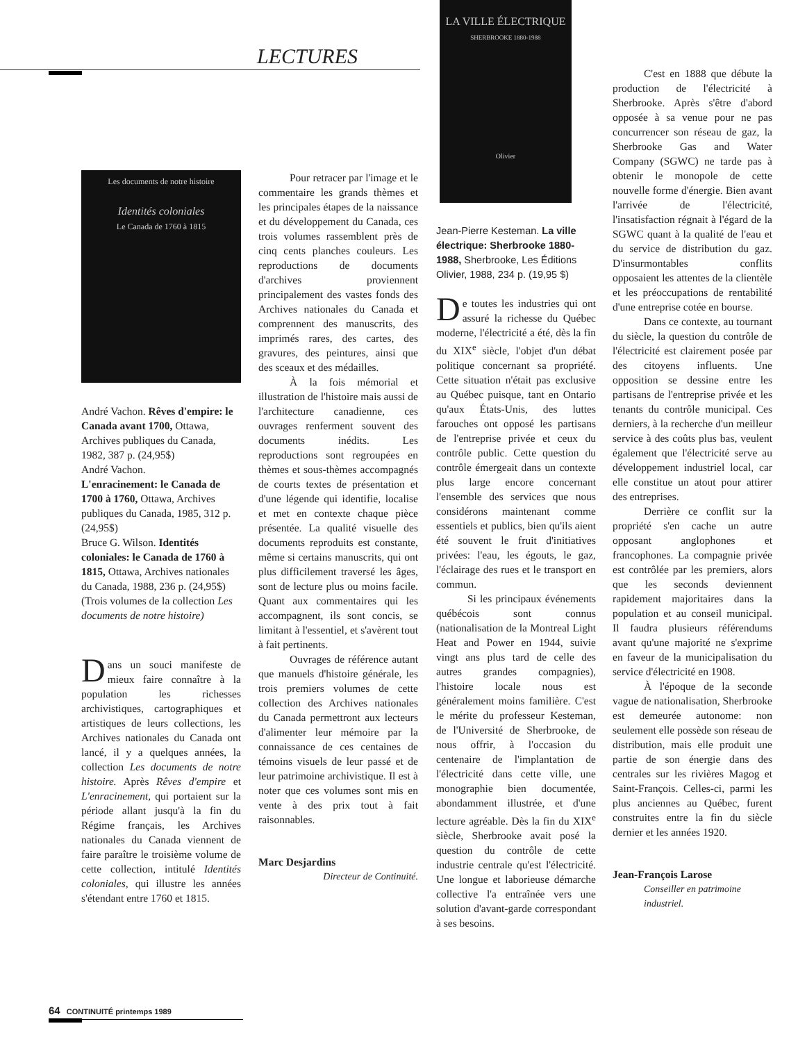LECTURES
Les documents de notre histoire
Identités coloniales
Le Canada de 1760 à 1815
André Vachon. Rêves d'empire: le Canada avant 1700, Ottawa, Archives publiques du Canada, 1982, 387 p. (24,95$)
André Vachon.
L'enracinement: le Canada de 1700 à 1760, Ottawa, Archives publiques du Canada, 1985, 312 p. (24,95$)
Bruce G. Wilson. Identités coloniales: le Canada de 1760 à 1815, Ottawa, Archives nationales du Canada, 1988, 236 p. (24,95$)
(Trois volumes de la collection Les documents de notre histoire)
Dans un souci manifeste de mieux faire connaître à la population les richesses archivistiques, cartographiques et artistiques de leurs collections, les Archives nationales du Canada ont lancé, il y a quelques années, la collection Les documents de notre histoire. Après Rêves d'empire et L'enracinement, qui portaient sur la période allant jusqu'à la fin du Régime français, les Archives nationales du Canada viennent de faire paraître le troisième volume de cette collection, intitulé Identités coloniales, qui illustre les années s'étendant entre 1760 et 1815.
Pour retracer par l'image et le commentaire les grands thèmes et les principales étapes de la naissance et du développement du Canada, ces trois volumes rassemblent près de cinq cents planches couleurs. Les reproductions de documents d'archives proviennent principalement des vastes fonds des Archives nationales du Canada et comprennent des manuscrits, des imprimés rares, des cartes, des gravures, des peintures, ainsi que des sceaux et des médailles.
À la fois mémorial et illustration de l'histoire mais aussi de l'architecture canadienne, ces ouvrages renferment souvent des documents inédits. Les reproductions sont regroupées en thèmes et sous-thèmes accompagnés de courts textes de présentation et d'une légende qui identifie, localise et met en contexte chaque pièce présentée. La qualité visuelle des documents reproduits est constante, même si certains manuscrits, qui ont plus difficilement traversé les âges, sont de lecture plus ou moins facile. Quant aux commentaires qui les accompagnent, ils sont concis, se limitant à l'essentiel, et s'avèrent tout à fait pertinents.
Ouvrages de référence autant que manuels d'histoire générale, les trois premiers volumes de cette collection des Archives nationales du Canada permettront aux lecteurs d'alimenter leur mémoire par la connaissance de ces centaines de témoins visuels de leur passé et de leur patrimoine archivistique. Il est à noter que ces volumes sont mis en vente à des prix tout à fait raisonnables.
Marc Desjardins
Directeur de Continuité.
LA VILLE ÉLECTRIQUE
SHERBROOKE 1880-1988
Olivier
Jean-Pierre Kesteman. La ville électrique: Sherbrooke 1880-1988, Sherbrooke, Les Éditions Olivier, 1988, 234 p. (19,95 $)
De toutes les industries qui ont assuré la richesse du Québec moderne, l'électricité a été, dès la fin du XIX<sup>e</sup> siècle, l'objet d'un débat politique concernant sa propriété. Cette situation n'était pas exclusive au Québec puisque, tant en Ontario qu'aux États-Unis, des luttes farouches ont opposé les partisans de l'entreprise privée et ceux du contrôle public. Cette question du contrôle émergeait dans un contexte plus large encore concernant l'ensemble des services que nous considérons maintenant comme essentiels et publics, bien qu'ils aient été souvent le fruit d'initiatives privées: l'eau, les égouts, le gaz, l'éclairage des rues et le transport en commun.
Si les principaux événements québécois sont connus (nationalisation de la Montreal Light Heat and Power en 1944, suivie vingt ans plus tard de celle des autres grandes compagnies), l'histoire locale nous est généralement moins familière. C'est le mérite du professeur Kesteman, de l'Université de Sherbrooke, de nous offrir, à l'occasion du centenaire de l'implantation de l'électricité dans cette ville, une monographie bien documentée, abondamment illustrée, et d'une lecture agréable. Dès la fin du XIX<sup>e</sup> siècle, Sherbrooke avait posé la question du contrôle de cette industrie centrale qu'est l'électricité. Une longue et laborieuse démarche collective l'a entraînée vers une solution d'avant-garde correspondant à ses besoins.
C'est en 1888 que débute la production de l'électricité à Sherbrooke. Après s'être d'abord opposée à sa venue pour ne pas concurrencer son réseau de gaz, la Sherbrooke Gas and Water Company (SGWC) ne tarde pas à obtenir le monopole de cette nouvelle forme d'énergie. Bien avant l'arrivée de l'électricité, l'insatisfaction régnait à l'égard de la SGWC quant à la qualité de l'eau et du service de distribution du gaz. D'insurmontables conflits opposaient les attentes de la clientèle et les préoccupations de rentabilité d'une entreprise cotée en bourse.
Dans ce contexte, au tournant du siècle, la question du contrôle de l'électricité est clairement posée par des citoyens influents. Une opposition se dessine entre les partisans de l'entreprise privée et les tenants du contrôle municipal. Ces derniers, à la recherche d'un meilleur service à des coûts plus bas, veulent également que l'électricité serve au développement industriel local, car elle constitue un atout pour attirer des entreprises.
Derrière ce conflit sur la propriété s'en cache un autre opposant anglophones et francophones. La compagnie privée est contrôlée par les premiers, alors que les seconds deviennent rapidement majoritaires dans la population et au conseil municipal. Il faudra plusieurs référendums avant qu'une majorité ne s'exprime en faveur de la municipalisation du service d'électricité en 1908.
À l'époque de la seconde vague de nationalisation, Sherbrooke est demeurée autonome: non seulement elle possède son réseau de distribution, mais elle produit une partie de son énergie dans des centrales sur les rivières Magog et Saint-François. Celles-ci, parmi les plus anciennes au Québec, furent construites entre la fin du siècle dernier et les années 1920.
Jean-François Larose
Conseiller en patrimoine industriel.
64 CONTINUITÉ printemps 1989